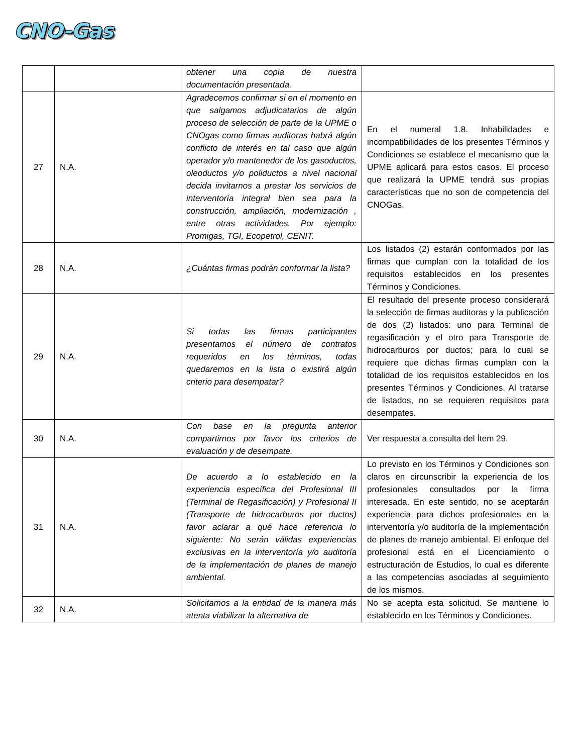CNO-Gas
| | | obtener una copia de nuestra documentación presentada. | |
| 27 | N.A. | Agradecemos confirmar si en el momento en que salgamos adjudicatarios de algún proceso de selección de parte de la UPME o CNOgas como firmas auditoras habrá algún conflicto de interés en tal caso que algún operador y/o mantenedor de los gasoductos, oleoductos y/o poliductos a nivel nacional decida invitarnos a prestar los servicios de interventoría integral bien sea para la construcción, ampliación, modernización , entre otras actividades. Por ejemplo: Promigas, TGI, Ecopetrol, CENIT. | En el numeral 1.8. Inhabilidades e incompatibilidades de los presentes Términos y Condiciones se establece el mecanismo que la UPME aplicará para estos casos. El proceso que realizará la UPME tendrá sus propias características que no son de competencia del CNOGas. |
| 28 | N.A. | ¿Cuántas firmas podrán conformar la lista? | Los listados (2) estarán conformados por las firmas que cumplan con la totalidad de los requisitos establecidos en los presentes Términos y Condiciones. |
| 29 | N.A. | Si todas las firmas participantes presentamos el número de contratos requeridos en los términos, todas quedaremos en la lista o existirá algún criterio para desempatar? | El resultado del presente proceso considerará la selección de firmas auditoras y la publicación de dos (2) listados: uno para Terminal de regasificación y el otro para Transporte de hidrocarburos por ductos; para lo cual se requiere que dichas firmas cumplan con la totalidad de los requisitos establecidos en los presentes Términos y Condiciones. Al tratarse de listados, no se requieren requisitos para desempates. |
| 30 | N.A. | Con base en la pregunta anterior compartirnos por favor los criterios de evaluación y de desempate. | Ver respuesta a consulta del Ítem 29. |
| 31 | N.A. | De acuerdo a lo establecido en la experiencia específica del Profesional III (Terminal de Regasificación) y Profesional II (Transporte de hidrocarburos por ductos) favor aclarar a qué hace referencia lo siguiente: No serán válidas experiencias exclusivas en la interventoría y/o auditoría de la implementación de planes de manejo ambiental. | Lo previsto en los Términos y Condiciones son claros en circunscribir la experiencia de los profesionales consultados por la firma interesada. En este sentido, no se aceptarán experiencia para dichos profesionales en la interventoría y/o auditoría de la implementación de planes de manejo ambiental. El enfoque del profesional está en el Licenciamiento o estructuración de Estudios, lo cual es diferente a las competencias asociadas al seguimiento de los mismos. |
| 32 | N.A. | Solicitamos a la entidad de la manera más atenta viabilizar la alternativa de | No se acepta esta solicitud. Se mantiene lo establecido en los Términos y Condiciones. |